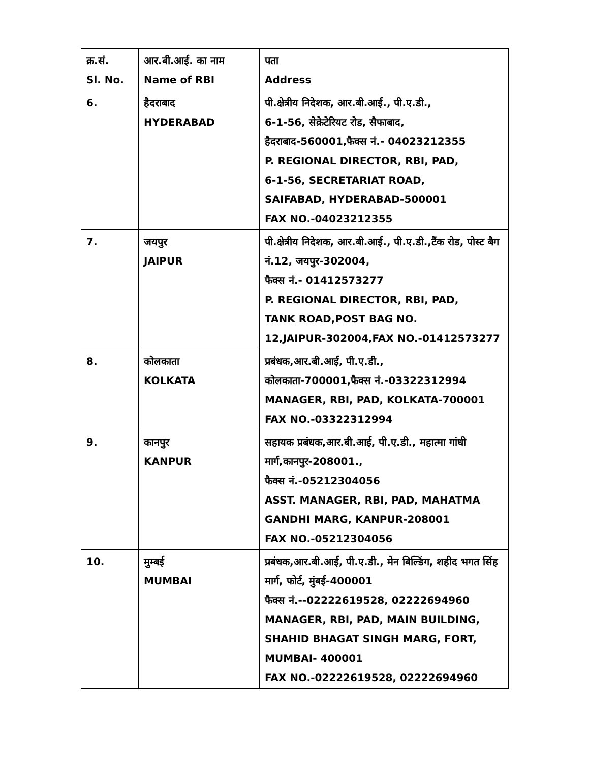| क्र.सं. Sl. No. | आर.बी.आई. का नाम Name of RBI | पता Address |
| --- | --- | --- |
| 6. | हैदराबाद HYDERABAD | पी.क्षेत्रीय निदेशक, आर.बी.आई., पी.ए.डी., 6-1-56, सेक्रेटेरियट रोड, सैफाबाद, हैदराबाद-560001,फैक्स नं.- 04023212355 P. REGIONAL DIRECTOR, RBI, PAD, 6-1-56, SECRETARIAT ROAD, SAIFABAD, HYDERABAD-500001 FAX NO.-04023212355 |
| 7. | जयपुर JAIPUR | पी.क्षेत्रीय निदेशक, आर.बी.आई., पी.ए.डी.,टैंक रोड, पोस्ट बैग नं.12, जयपुर-302004, फैक्स नं.- 01412573277 P. REGIONAL DIRECTOR, RBI, PAD, TANK ROAD,POST BAG NO. 12,JAIPUR-302004,FAX NO.-01412573277 |
| 8. | कोलकाता KOLKATA | प्रबंधक,आर.बी.आई, पी.ए.डी., कोलकाता-700001,फैक्स नं.-03322312994 MANAGER, RBI, PAD, KOLKATA-700001 FAX NO.-03322312994 |
| 9. | कानपुर KANPUR | सहायक प्रबंधक,आर.बी.आई, पी.ए.डी., महात्मा गांधी मार्ग,कानपुर-208001., फैक्स नं.-05212304056 ASST. MANAGER, RBI, PAD, MAHATMA GANDHI MARG, KANPUR-208001 FAX NO.-05212304056 |
| 10. | मुम्बई MUMBAI | प्रबंधक,आर.बी.आई, पी.ए.डी., मेन बिल्डिंग, शहीद भगत सिंह मार्ग, फोर्ट, मुंबई-400001 फैक्स नं.--02222619528, 02222694960 MANAGER, RBI, PAD, MAIN BUILDING, SHAHID BHAGAT SINGH MARG, FORT, MUMBAI- 400001 FAX NO.-02222619528, 02222694960 |